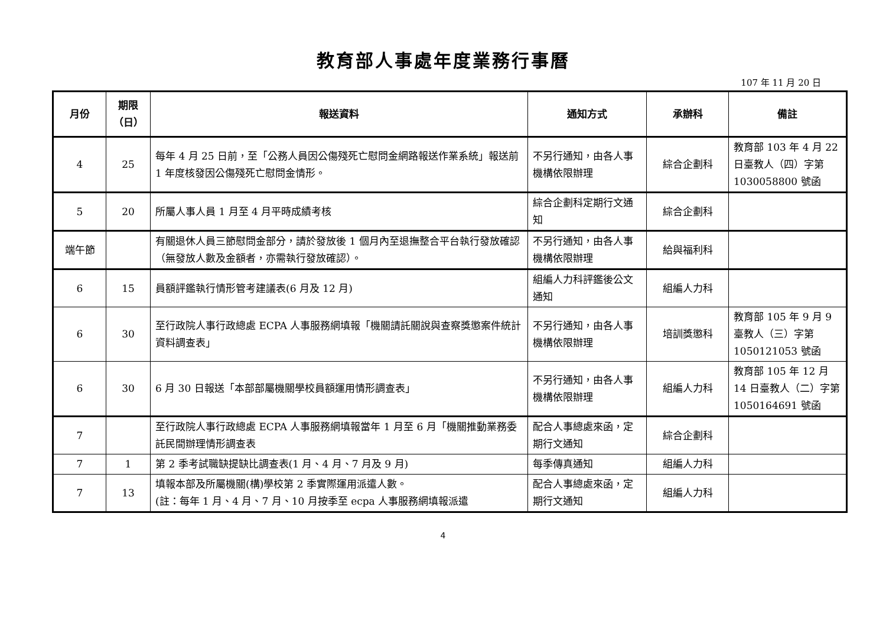教育部人事處年度業務行事曆
107 年 11 月 20 日
| 月份 | 期限 （日） | 報送資料 | 通知方式 | 承辦科 | 備註 |
| --- | --- | --- | --- | --- | --- |
| 4 | 25 | 每年 4 月 25 日前，至「公務人員因公傷殘死亡慰問金網路報送作業系統」報送前 1 年度核發因公傷殘死亡慰問金情形。 | 不另行通知，由各人事機構依限辦理 | 綜合企劃科 | 教育部 103 年 4 月 22 日臺教人（四）字第 1030058800 號函 |
| 5 | 20 | 所屬人事人員 1 月至 4 月平時成績考核 | 綜合企劃科定期行文通知 | 綜合企劃科 | |
| 端午節 | | 有關退休人員三節慰問金部分，請於發放後 1 個月內至退撫整合平台執行發放確認（無發放人數及金額者，亦需執行發放確認）。 | 不另行通知，由各人事機構依限辦理 | 給與福利科 | |
| 6 | 15 | 員額評鑑執行情形管考建議表(6 月及 12 月) | 組編人力科評鑑後公文通知 | 組編人力科 | |
| 6 | 30 | 至行政院人事行政總處 ECPA 人事服務網填報「機關請託關說與查察獎懲案件統計資料調查表」 | 不另行通知，由各人事機構依限辦理 | 培訓獎懲科 | 教育部 105 年 9 月 9 臺教人（三）字第 1050121053 號函 |
| 6 | 30 | 6 月 30 日報送「本部部屬機關學校員額運用情形調查表」 | 不另行通知，由各人事機構依限辦理 | 組編人力科 | 教育部 105 年 12 月 14 日臺教人（二）字第 1050164691 號函 |
| 7 | | 至行政院人事行政總處 ECPA 人事服務網填報當年 1 月至 6 月「機關推動業務委託民間辦理情形調查表 | 配合人事總處來函，定期行文通知 | 綜合企劃科 | |
| 7 | 1 | 第 2 季考試職缺提缺比調查表(1 月、4 月、7 月及 9 月) | 每季傳真通知 | 組編人力科 | |
| 7 | 13 | 填報本部及所屬機關(構)學校第 2 季實際運用派遣人數。 (註：每年 1 月、4 月、7 月、10 月按季至 ecpa 人事服務網填報派遣 | 配合人事總處來函，定期行文通知 | 組編人力科 | |
4